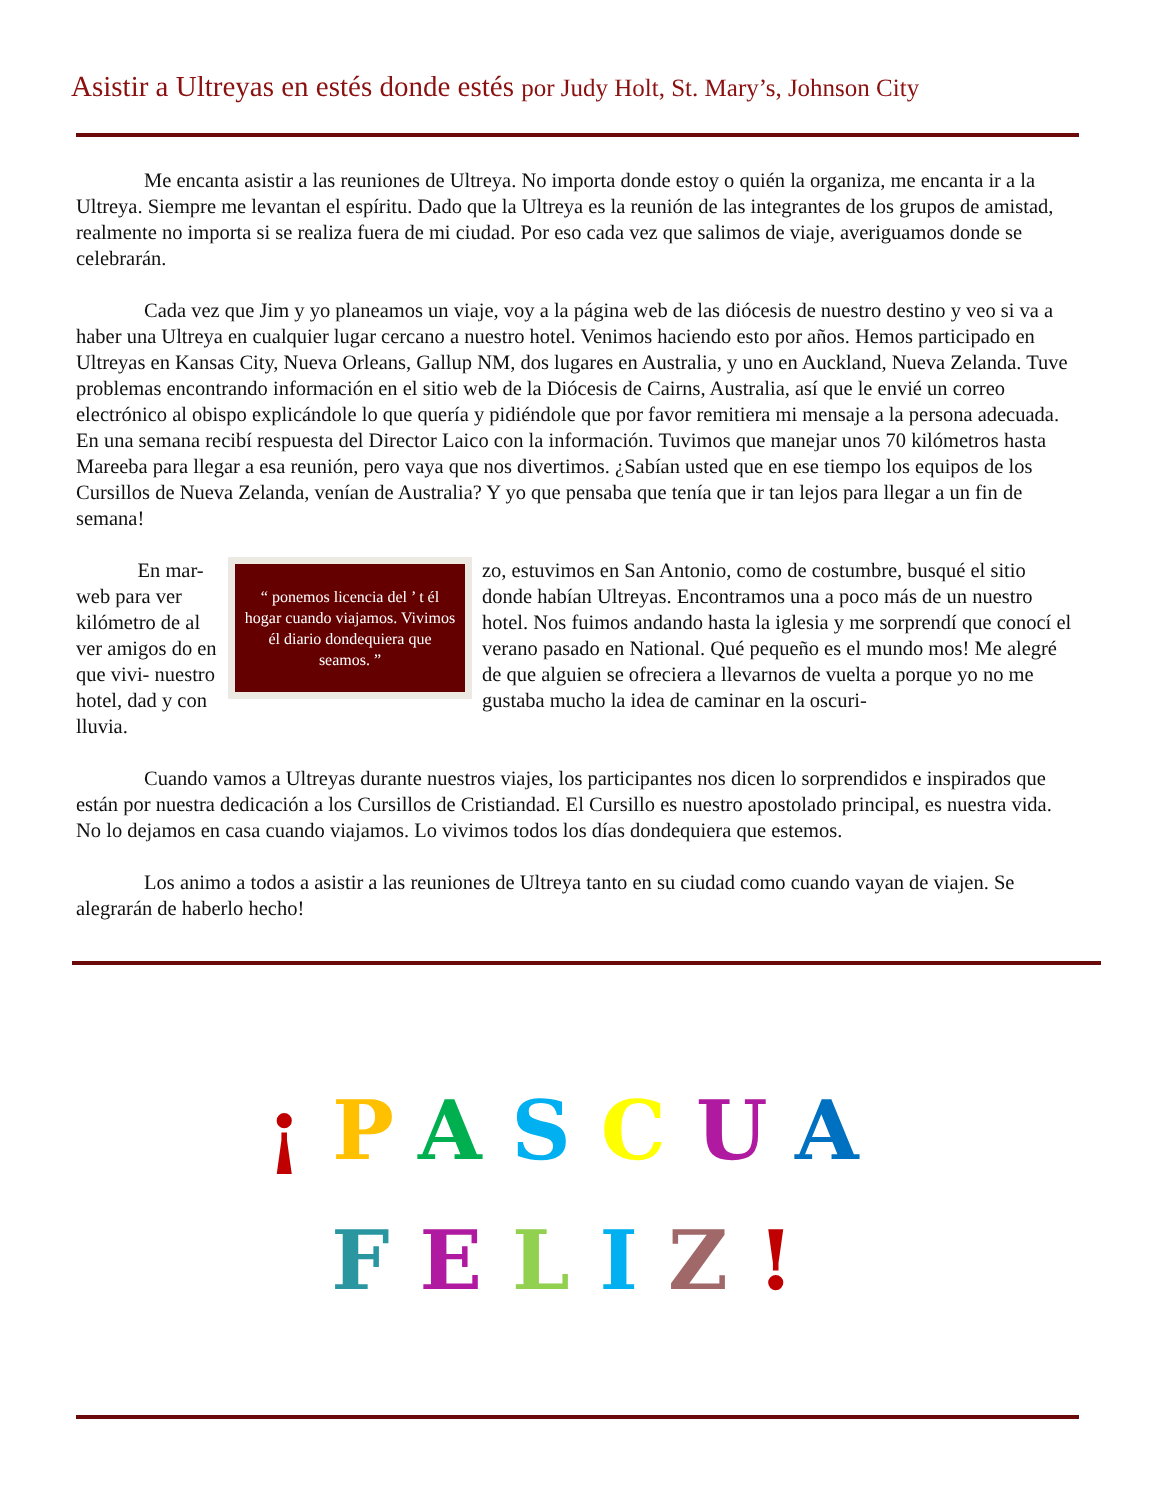Asistir a Ultreyas en estés donde estés por Judy Holt, St. Mary’s, Johnson City
Me encanta asistir a las reuniones de Ultreya. No importa donde estoy o quién la organiza, me encanta ir a la Ultreya. Siempre me levantan el espíritu. Dado que la Ultreya es la reunión de las integrantes de los grupos de amistad, realmente no importa si se realiza fuera de mi ciudad. Por eso cada vez que salimos de viaje, averiguamos donde se celebrarán.
Cada vez que Jim y yo planeamos un viaje, voy a la página web de las diócesis de nuestro destino y veo si va a haber una Ultreya en cualquier lugar cercano a nuestro hotel. Venimos haciendo esto por años. Hemos participado en Ultreyas en Kansas City, Nueva Orleans, Gallup NM, dos lugares en Australia, y uno en Auckland, Nueva Zelanda. Tuve problemas encontrando información en el sitio web de la Diócesis de Cairns, Australia, así que le envié un correo electrónico al obispo explicándole lo que quería y pidiéndole que por favor remitiera mi mensaje a la persona adecuada. En una semana recibí respuesta del Director Laico con la información. Tuvimos que manejar unos 70 kilómetros hasta Mareeba para llegar a esa reunión, pero vaya que nos divertimos. ¿Sabían usted que en ese tiempo los equipos de los Cursillos de Nueva Zelanda, venían de Australia? Y yo que pensaba que tenía que ir tan lejos para llegar a un fin de semana!
En mar- web para ver kilómetro de al ver amigos do en que vivi- nuestro hotel, dad y con lluvia.
“ ponemos licencia del ’ t él hogar cuando viajamos. Vivimos él diario dondequiera que seamos. ”
zo, estuvimos en San Antonio, como de costumbre, busqué el sitio donde habían Ultreyas. Encontramos una a poco más de un nuestro hotel. Nos fuimos andando hasta la iglesia y me sorprendí que conocí el verano pasado en National. Qué pequeño es el mundo mos! Me alegré de que alguien se ofreciera a llevarnos de vuelta a porque yo no me gustaba mucho la idea de caminar en la oscuri-
Cuando vamos a Ultreyas durante nuestros viajes, los participantes nos dicen lo sorprendidos e inspirados que están por nuestra dedicación a los Cursillos de Cristiandad. El Cursillo es nuestro apostolado principal, es nuestra vida. No lo dejamos en casa cuando viajamos. Lo vivimos todos los días dondequiera que estemos.
Los animo a todos a asistir a las reuniones de Ultreya tanto en su ciudad como cuando vayan de viajen. Se alegrarán de haberlo hecho!
¡PASCUA
FELIZ!